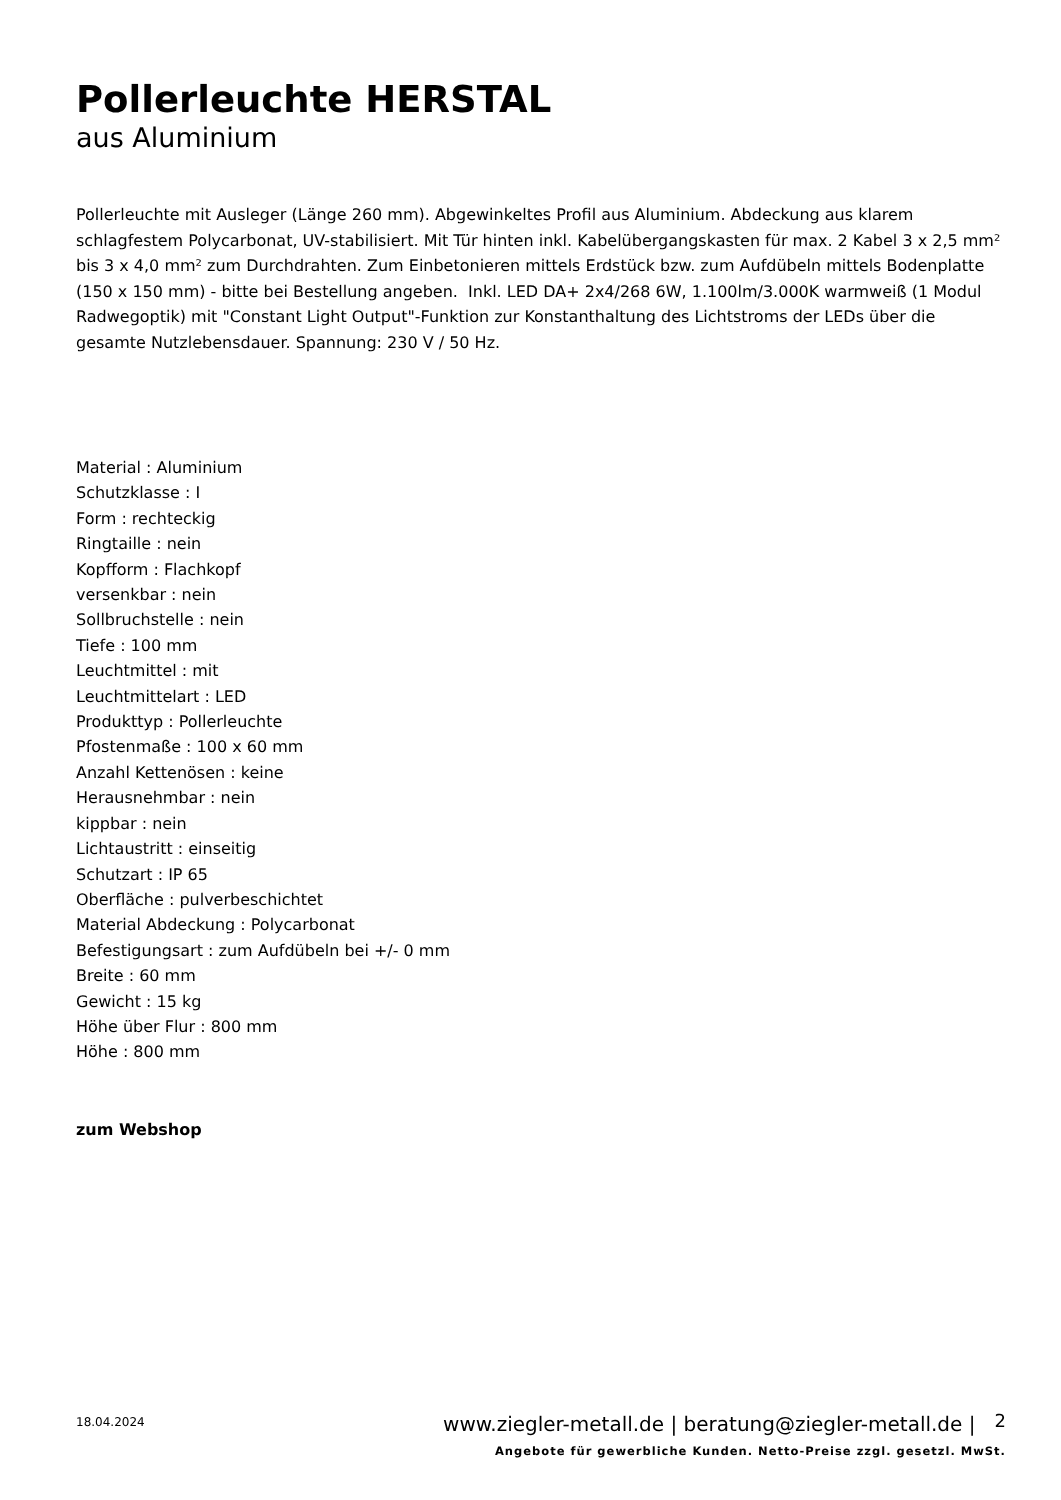Pollerleuchte HERSTAL
aus Aluminium
Pollerleuchte mit Ausleger (Länge 260 mm). Abgewinkeltes Profil aus Aluminium. Abdeckung aus klarem schlagfestem Polycarbonat, UV-stabilisiert. Mit Tür hinten inkl. Kabelübergangskasten für max. 2 Kabel 3 x 2,5 mm² bis 3 x 4,0 mm² zum Durchdrahten. Zum Einbetonieren mittels Erdstück bzw. zum Aufdübeln mittels Bodenplatte (150 x 150 mm) - bitte bei Bestellung angeben. Inkl. LED DA+ 2x4/268 6W, 1.100lm/3.000K warmweiß (1 Modul Radwegoptik) mit "Constant Light Output"-Funktion zur Konstanthaltung des Lichtstroms der LEDs über die gesamte Nutzlebensdauer. Spannung: 230 V / 50 Hz.
Material : Aluminium
Schutzklasse : I
Form : rechteckig
Ringtaille : nein
Kopfform : Flachkopf
versenkbar : nein
Sollbruchstelle : nein
Tiefe : 100 mm
Leuchtmittel : mit
Leuchtmittelart : LED
Produkttyp : Pollerleuchte
Pfostenmaße : 100 x 60 mm
Anzahl Kettenösen : keine
Herausnehmbar : nein
kippbar : nein
Lichtaustritt : einseitig
Schutzart : IP 65
Oberfläche : pulverbeschichtet
Material Abdeckung : Polycarbonat
Befestigungsart : zum Aufdübeln bei +/- 0 mm
Breite : 60 mm
Gewicht : 15 kg
Höhe über Flur : 800 mm
Höhe : 800 mm
zum Webshop
18.04.2024
www.ziegler-metall.de | beratung@ziegler-metall.de | 2
Angebote für gewerbliche Kunden. Netto-Preise zzgl. gesetzl. MwSt.